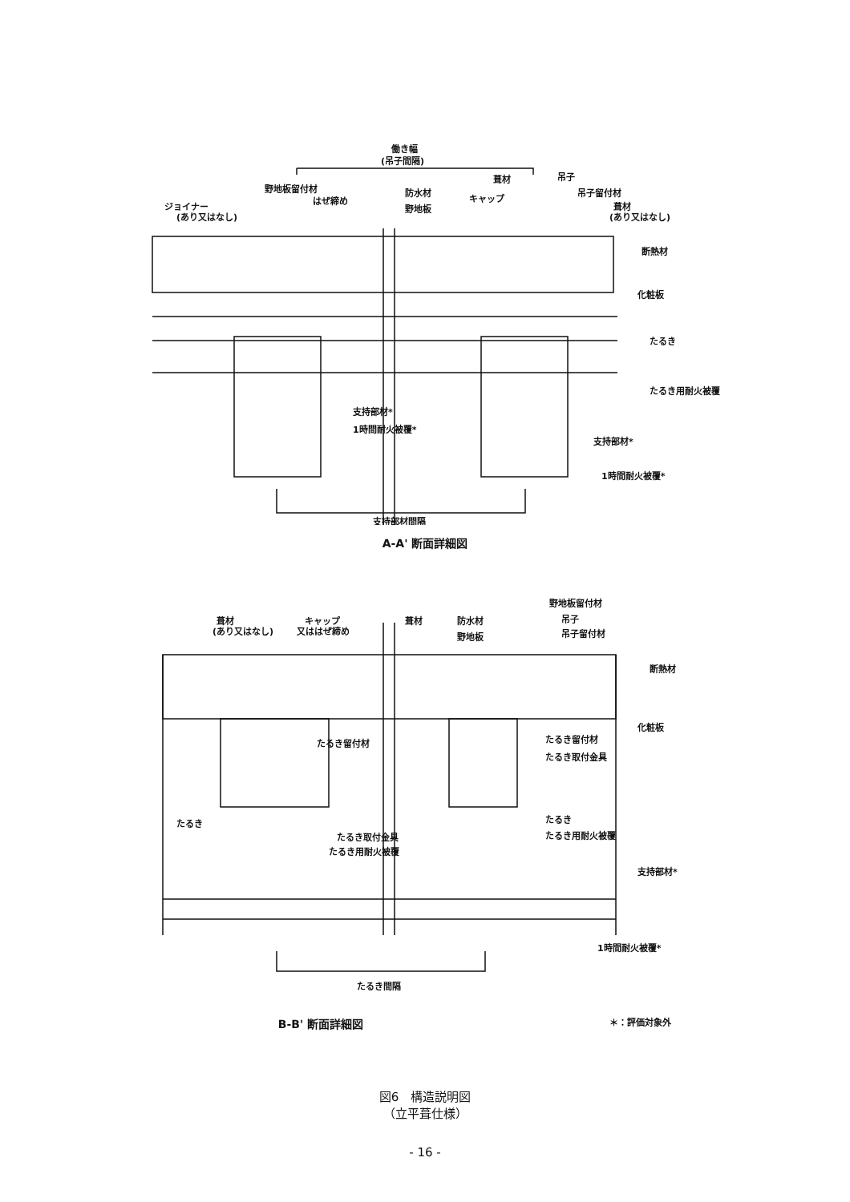働き幅
(吊子間隔)
野地板留付材
はぜ締め
ジョイナー
(あり又はなし)
防水材
野地板
葺材
キャップ
吊子
吊子留付材
葺材
(あり又はなし)
断熱材
化粧板
たるき
たるき用耐火被覆
支持部材*
1時間耐火被覆*
支持部材*
1時間耐火被覆*
支持部材間隔
A-A' 断面詳細図
葺材
(あり又はなし)
キャップ
又ははぜ締め
葺材
防水材
野地板
野地板留付材
吊子
吊子留付材
断熱材
化粧板
たるき留付材
たるき留付材
たるき取付金具
たるき
たるき取付金具
たるき用耐火被覆
たるき
たるき用耐火被覆
支持部材*
1時間耐火被覆*
たるき間隔
B-B' 断面詳細図
＊：評価対象外
図6　構造説明図
（立平葺仕様）
- 16 -